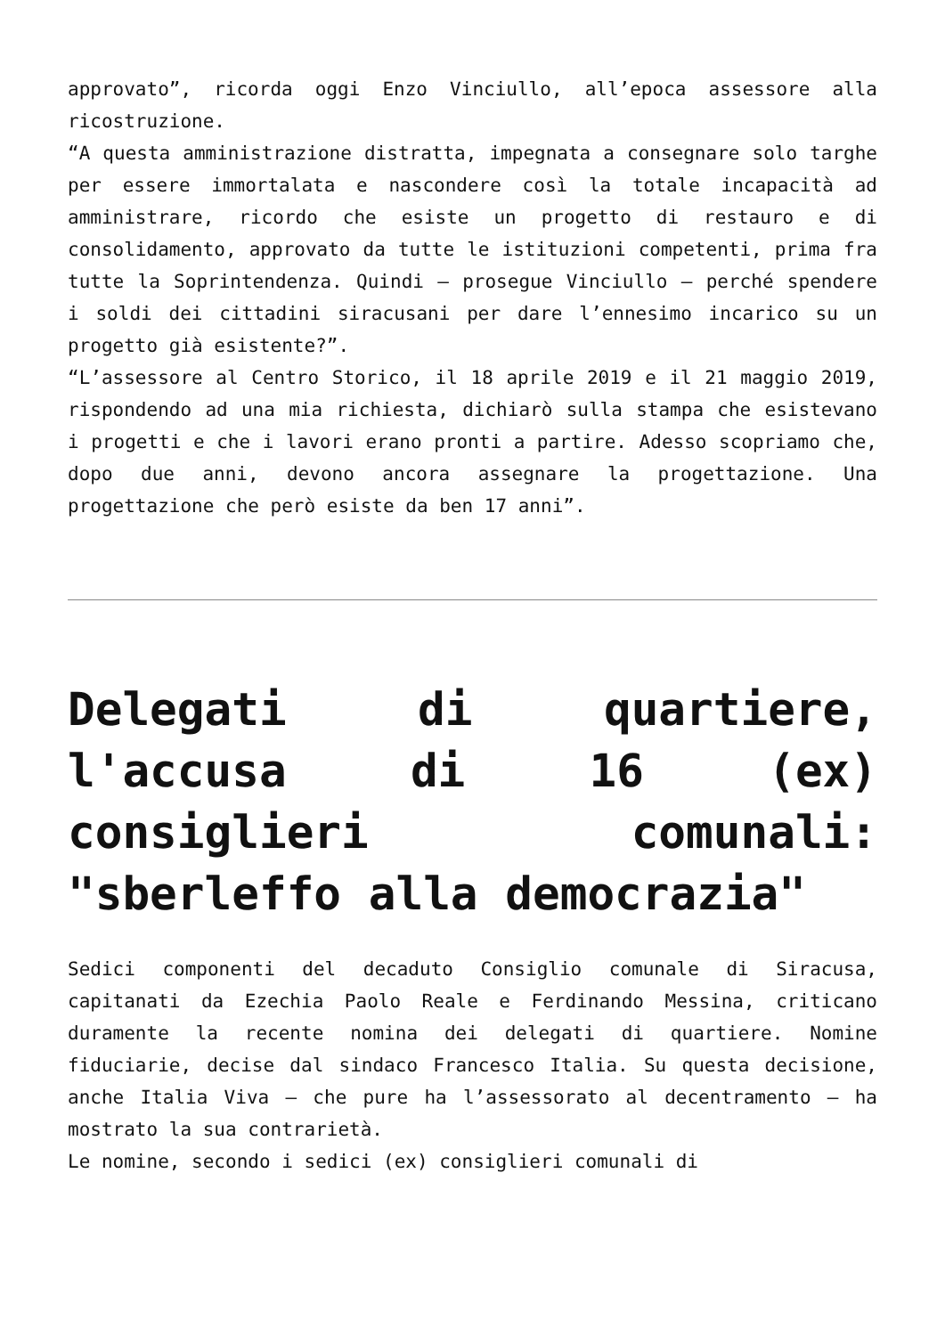approvato”, ricorda oggi Enzo Vinciullo, all’epoca assessore alla ricostruzione.
“A questa amministrazione distratta, impegnata a consegnare solo targhe per essere immortalata e nascondere così la totale incapacità ad amministrare, ricordo che esiste un progetto di restauro e di consolidamento, approvato da tutte le istituzioni competenti, prima fra tutte la Soprintendenza. Quindi – prosegue Vinciullo – perché spendere i soldi dei cittadini siracusani per dare l’ennesimo incarico su un progetto già esistente?”.
“L’assessore al Centro Storico, il 18 aprile 2019 e il 21 maggio 2019, rispondendo ad una mia richiesta, dichiarò sulla stampa che esistevano i progetti e che i lavori erano pronti a partire. Adesso scopriamo che, dopo due anni, devono ancora assegnare la progettazione. Una progettazione che però esiste da ben 17 anni”.
Delegati di quartiere, l'accusa di 16 (ex) consiglieri comunali: "sberleffo alla democrazia"
Sedici componenti del decaduto Consiglio comunale di Siracusa, capitanati da Ezechia Paolo Reale e Ferdinando Messina, criticano duramente la recente nomina dei delegati di quartiere. Nomine fiduciarie, decise dal sindaco Francesco Italia. Su questa decisione, anche Italia Viva – che pure ha l’assessorato al decentramento – ha mostrato la sua contrarietà.
Le nomine, secondo i sedici (ex) consiglieri comunali di